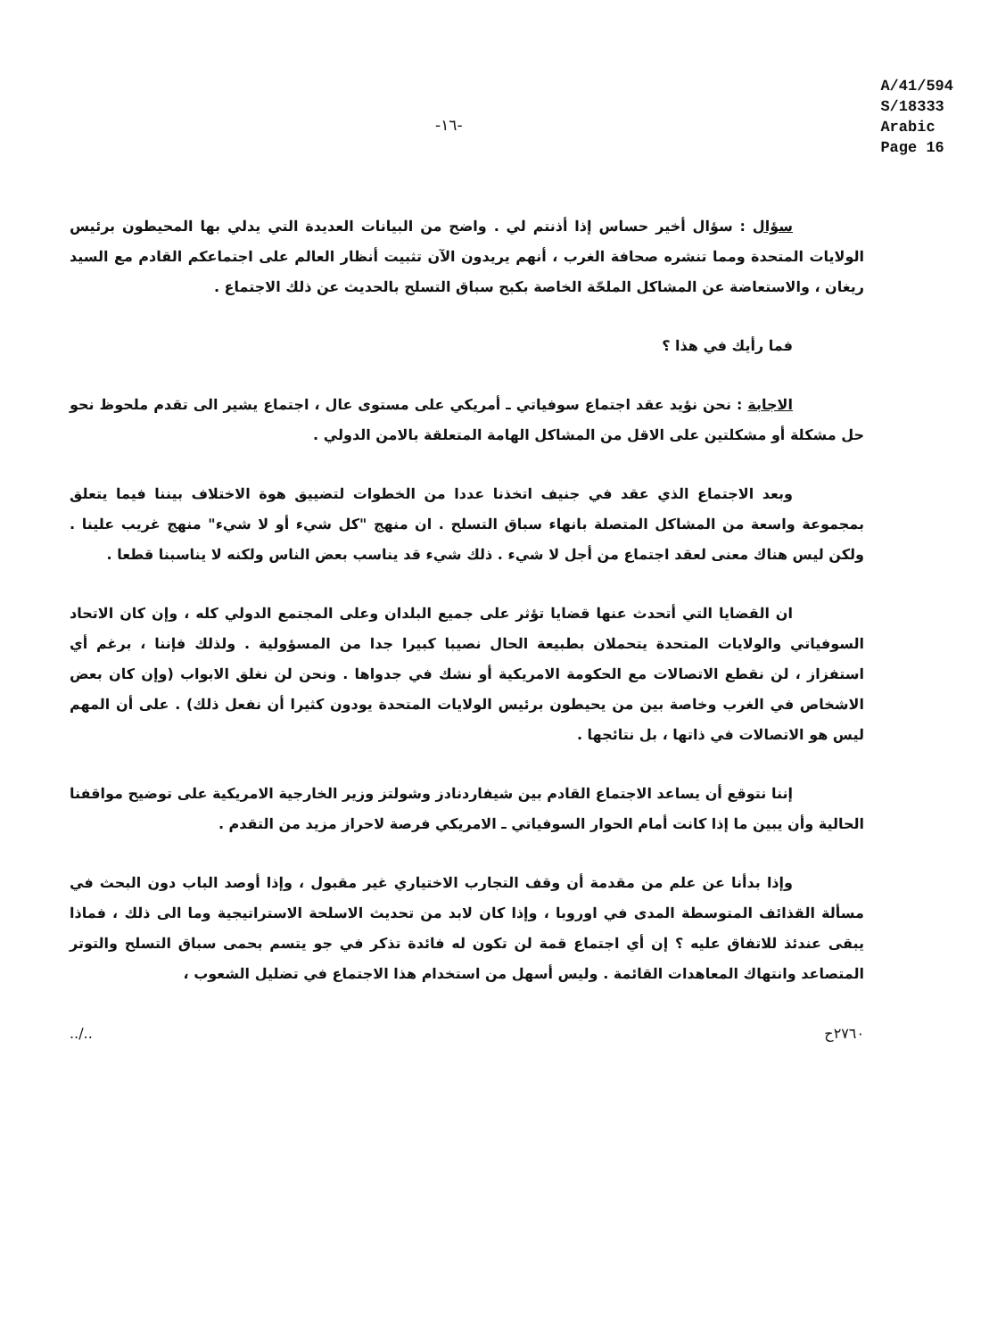-١٦-
A/41/594
S/18333
Arabic
Page 16
سؤال : سؤال أخير حساس إذا أذنتم لي . واضح من البيانات العديدة التي يدلي بها المحيطون برئيس الولايات المتحدة ومما تنشره صحافة الغرب ، أنهم يريدون الآن تثبيت أنظار العالم على اجتماعكم القادم مع السيد ريغان ، والاستعاضة عن المشاكل الملحّة الخاصة بكبح سباق التسلح بالحديث عن ذلك الاجتماع .
فما رأيك في هذا ؟
الاجابة : نحن نؤيد عقد اجتماع سوفياتي ـ أمريكي على مستوى عال ، اجتماع يشير الى تقدم ملحوظ نحو حل مشكلة أو مشكلتين على الاقل من المشاكل الهامة المتعلقة بالامن الدولي .
وبعد الاجتماع الذي عقد في جنيف اتخذنا عددا من الخطوات لتضييق هوة الاختلاف بيننا فيما يتعلق بمجموعة واسعة من المشاكل المتصلة بانهاء سباق التسلح . ان منهج "كل شيء أو لا شيء" منهج غريب علينا . ولكن ليس هناك معنى لعقد اجتماع من أجل لا شيء . ذلك شيء قد يناسب بعض الناس ولكنه لا يناسبنا قطعا .
ان القضايا التي أتحدث عنها قضايا تؤثر على جميع البلدان وعلى المجتمع الدولي كله ، وإن كان الاتحاد السوفياتي والولايات المتحدة يتحملان بطبيعة الحال نصيبا كبيرا جدا من المسؤولية . ولذلك فإننا ، برغم أي استفزاز ، لن نقطع الاتصالات مع الحكومة الامريكية أو نشك في جدواها . ونحن لن نغلق الابواب (وإن كان بعض الاشخاص في الغرب وخاصة بين من يحيطون برئيس الولايات المتحدة يودون كثيرا أن نفعل ذلك) . على أن المهم ليس هو الاتصالات في ذاتها ، بل نتائجها .
إننا نتوقع أن يساعد الاجتماع القادم بين شيفاردنادز وشولتز وزير الخارجية الامريكية على توضيح مواقفنا الحالية وأن يبين ما إذا كانت أمام الحوار السوفياتي ـ الامريكي فرصة لاحراز مزيد من التقدم .
وإذا بدأنا عن علم من مقدمة أن وقف التجارب الاختياري غير مقبول ، وإذا أوصد الباب دون البحث في مسألة القذائف المتوسطة المدى في اوروبا ، وإذا كان لابد من تحديث الاسلحة الاستراتيجية وما الى ذلك ، فماذا يبقى عندئذ للاتفاق عليه ؟ إن أي اجتماع قمة لن تكون له فائدة تذكر في جو يتسم بحمى سباق التسلح والتوتر المتصاعد وانتهاك المعاهدات القائمة . وليس أسهل من استخدام هذا الاجتماع في تضليل الشعوب ،
../.. ٢٧٦٠ح